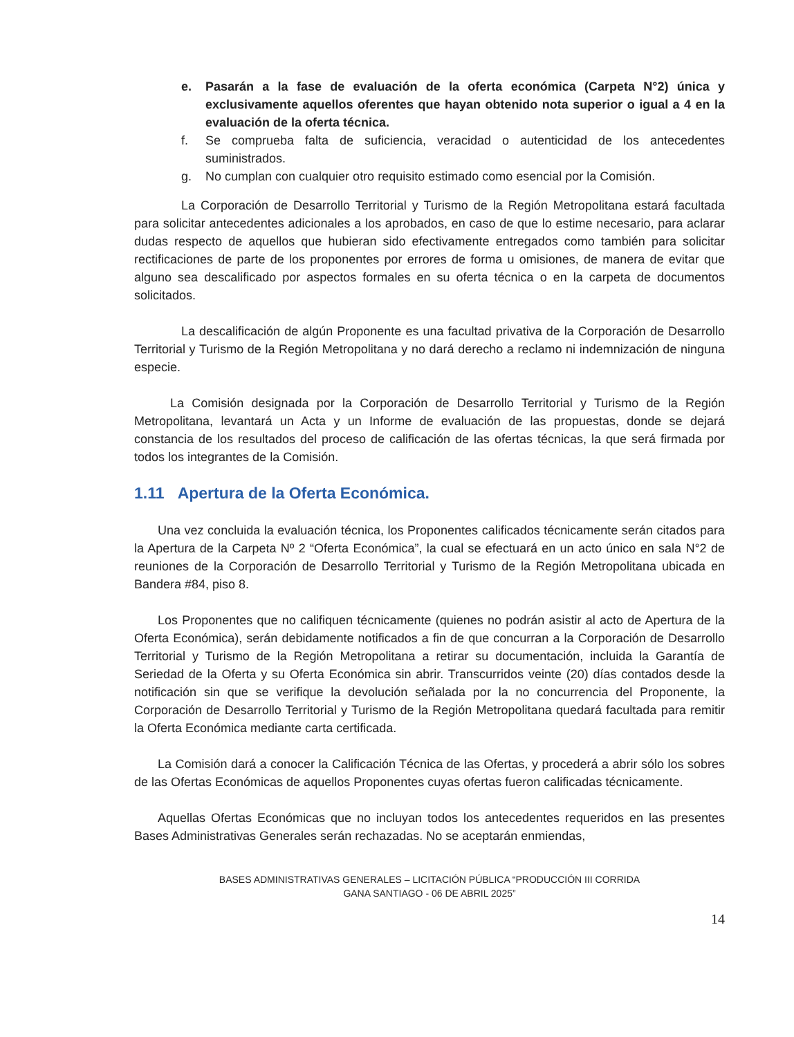e. Pasarán a la fase de evaluación de la oferta económica (Carpeta N°2) única y exclusivamente aquellos oferentes que hayan obtenido nota superior o igual a 4 en la evaluación de la oferta técnica.
f. Se comprueba falta de suficiencia, veracidad o autenticidad de los antecedentes suministrados.
g. No cumplan con cualquier otro requisito estimado como esencial por la Comisión.
La Corporación de Desarrollo Territorial y Turismo de la Región Metropolitana estará facultada para solicitar antecedentes adicionales a los aprobados, en caso de que lo estime necesario, para aclarar dudas respecto de aquellos que hubieran sido efectivamente entregados como también para solicitar rectificaciones de parte de los proponentes por errores de forma u omisiones, de manera de evitar que alguno sea descalificado por aspectos formales en su oferta técnica o en la carpeta de documentos solicitados.
La descalificación de algún Proponente es una facultad privativa de la Corporación de Desarrollo Territorial y Turismo de la Región Metropolitana y no dará derecho a reclamo ni indemnización de ninguna especie.
La Comisión designada por la Corporación de Desarrollo Territorial y Turismo de la Región Metropolitana, levantará un Acta y un Informe de evaluación de las propuestas, donde se dejará constancia de los resultados del proceso de calificación de las ofertas técnicas, la que será firmada por todos los integrantes de la Comisión.
1.11 Apertura de la Oferta Económica.
Una vez concluida la evaluación técnica, los Proponentes calificados técnicamente serán citados para la Apertura de la Carpeta Nº 2 “Oferta Económica”, la cual se efectuará en un acto único en sala N°2 de reuniones de la Corporación de Desarrollo Territorial y Turismo de la Región Metropolitana ubicada en Bandera #84, piso 8.
Los Proponentes que no califiquen técnicamente (quienes no podrán asistir al acto de Apertura de la Oferta Económica), serán debidamente notificados a fin de que concurran a la Corporación de Desarrollo Territorial y Turismo de la Región Metropolitana a retirar su documentación, incluida la Garantía de Seriedad de la Oferta y su Oferta Económica sin abrir. Transcurridos veinte (20) días contados desde la notificación sin que se verifique la devolución señalada por la no concurrencia del Proponente, la Corporación de Desarrollo Territorial y Turismo de la Región Metropolitana quedará facultada para remitir la Oferta Económica mediante carta certificada.
La Comisión dará a conocer la Calificación Técnica de las Ofertas, y procederá a abrir sólo los sobres de las Ofertas Económicas de aquellos Proponentes cuyas ofertas fueron calificadas técnicamente.
Aquellas Ofertas Económicas que no incluyan todos los antecedentes requeridos en las presentes Bases Administrativas Generales serán rechazadas. No se aceptarán enmiendas,
BASES ADMINISTRATIVAS GENERALES – LICITACIÓN PÚBLICA “PRODUCCIÓN III CORRIDA
GANA SANTIAGO - 06 DE ABRIL 2025”
14